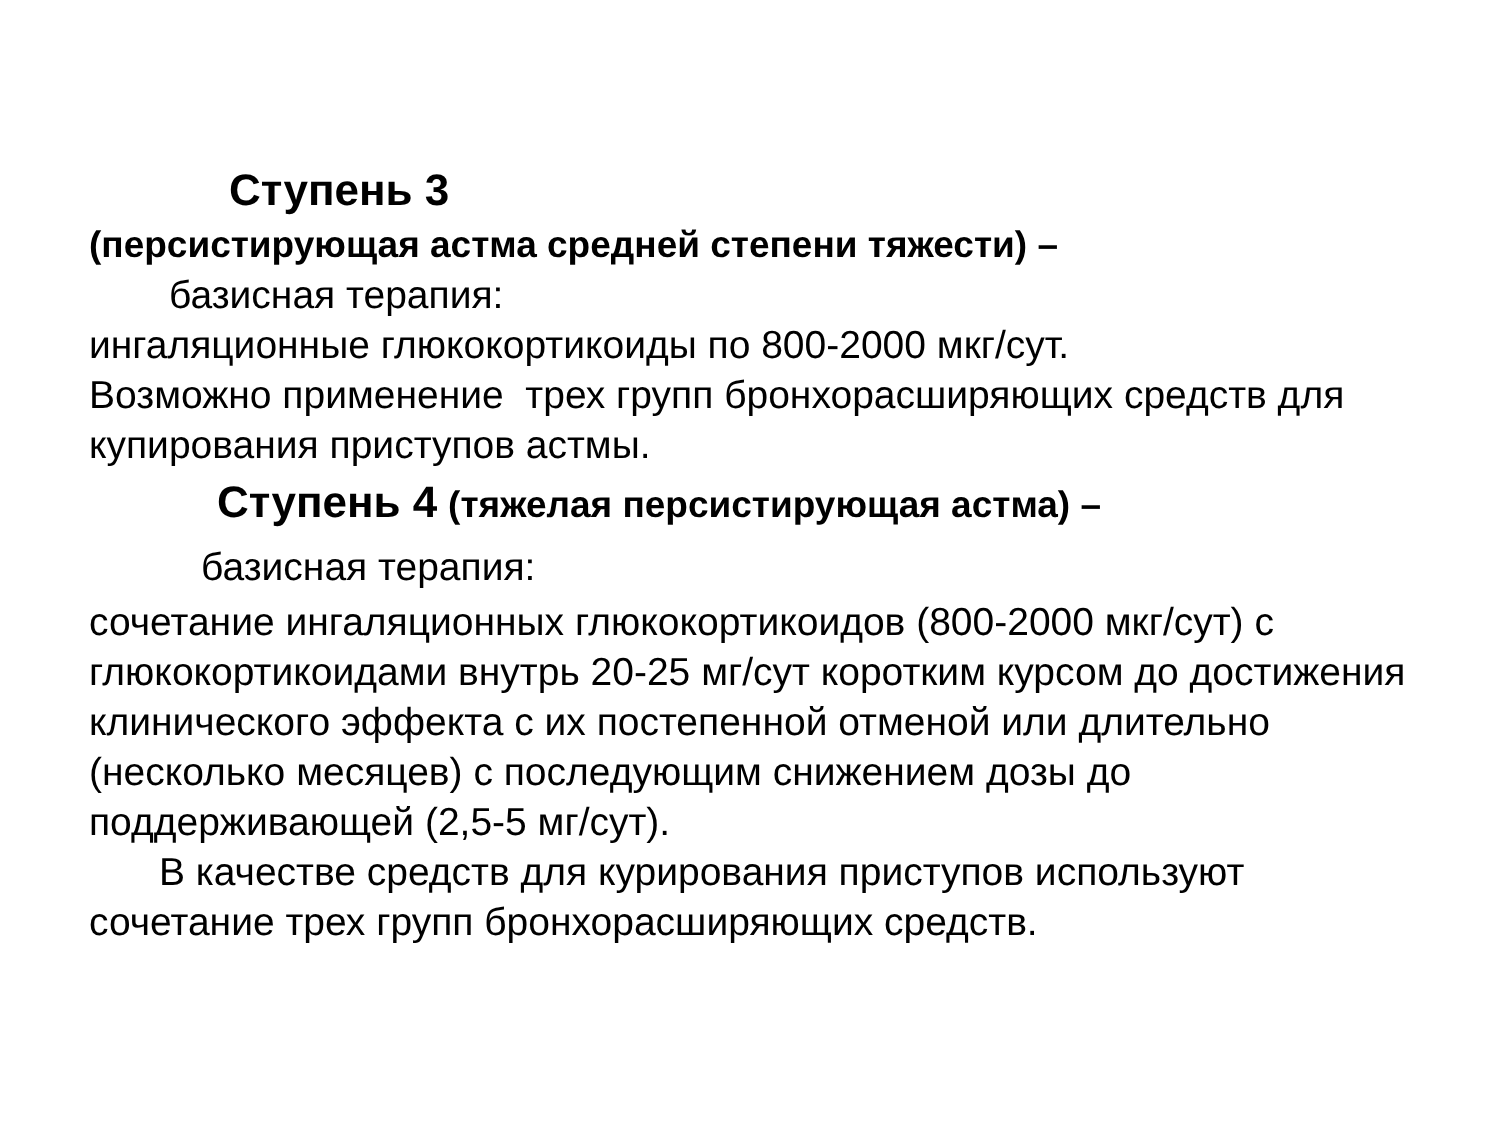Ступень 3
(персистирующая астма средней степени тяжести) –
базисная терапия:
ингаляционные глюкокортикоиды по 800-2000 мкг/сут.
Возможно применение трех групп бронхорасширяющих средств для купирования приступов астмы.
Ступень 4 (тяжелая персистирующая астма) –
базисная терапия:
сочетание ингаляционных глюкокортикоидов (800-2000 мкг/сут) с глюкокортикоидами внутрь 20-25 мг/сут коротким курсом до достижения клинического эффекта с их постепенной отменой или длительно (несколько месяцев) с последующим снижением дозы до поддерживающей (2,5-5 мг/сут).
В качестве средств для курирования приступов используют сочетание трех групп бронхорасширяющих средств.